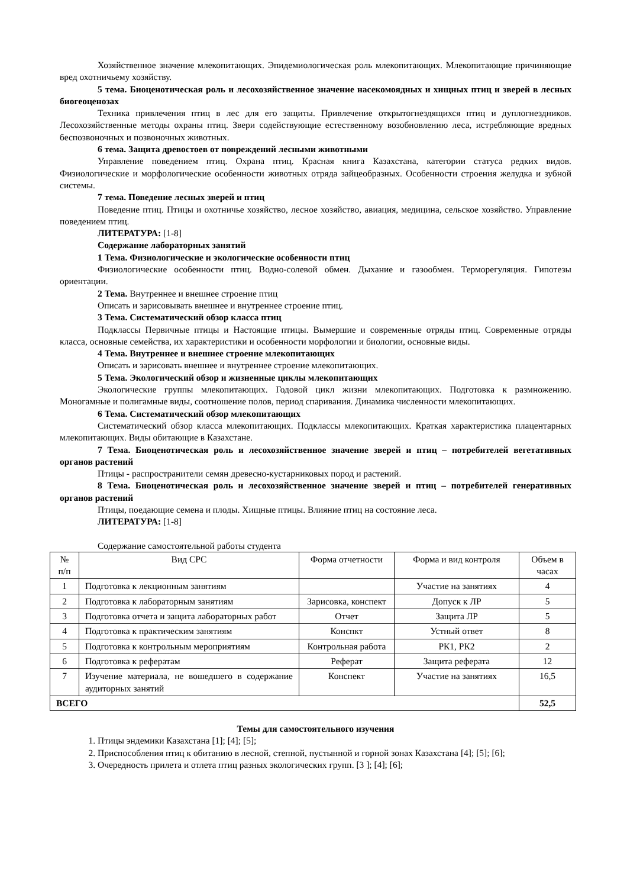Хозяйственное значение млекопитающих. Эпидемиологическая роль млекопитающих. Млекопитающие причиняющие вред охотничьему хозяйству.
5 тема. Биоценотическая роль и лесохозяйственное значение насекомоядных и хищных птиц и зверей в лесных биогеоценозах
Техника привлечения птиц в лес для его защиты. Привлечение открытогнездящихся птиц и дуплогнездников. Лесохозяйственные методы охраны птиц. Звери содействующие естественному возобновлению леса, истребляющие вредных беспозвоночных и позвоночных животных.
6 тема. Защита древостоев от повреждений лесными животными
Управление поведением птиц. Охрана птиц. Красная книга Казахстана, категории статуса редких видов. Физиологические и морфологические особенности животных отряда зайцеобразных. Особенности строения желудка и зубной системы.
7 тема. Поведение лесных зверей и птиц
Поведение птиц. Птицы и охотничье хозяйство, лесное хозяйство, авиация, медицина, сельское хозяйство. Управление поведением птиц.
ЛИТЕРАТУРА: [1-8]
Содержание лабораторных занятий
1 Тема. Физиологические и экологические особенности птиц
Физиологические особенности птиц. Водно-солевой обмен. Дыхание и газообмен. Терморегуляция. Гипотезы ориентации.
2 Тема. Внутреннее и внешнее строение птиц
Описать и зарисовывать внешнее и внутреннее строение птиц.
3 Тема. Систематический обзор класса птиц
Подклассы Первичные птицы и Настоящие птицы. Вымершие и современные отряды птиц. Современные отряды класса, основные семейства, их характеристики и особенности морфологии и биологии, основные виды.
4 Тема. Внутреннее и внешнее строение млекопитающих
Описать и зарисовать внешнее и внутреннее строение млекопитающих.
5 Тема. Экологический обзор и жизненные циклы млекопитающих
Экологические группы млекопитающих. Годовой цикл жизни млекопитающих. Подготовка к размножению. Моногамные и полигамные виды, соотношение полов, период спаривания. Динамика численности млекопитающих.
6 Тема. Систематический обзор млекопитающих
Систематический обзор класса млекопитающих. Подклассы млекопитающих. Краткая характеристика плацентарных млекопитающих. Виды обитающие в Казахстане.
7 Тема. Биоценотическая роль и лесохозяйственное значение зверей и птиц – потребителей вегетативных органов растений
Птицы - распространители семян древесно-кустарниковых пород и растений.
8 Тема. Биоценотическая роль и лесохозяйственное значение зверей и птиц – потребителей генеративных органов растений
Птицы, поедающие семена и плоды. Хищные птицы. Влияние птиц на состояние леса.
ЛИТЕРАТУРА: [1-8]
Содержание самостоятельной работы студента
| № п/п | Вид СРС | Форма отчетности | Форма и вид контроля | Объем в часах |
| --- | --- | --- | --- | --- |
| 1 | Подготовка к лекционным занятиям | | Участие на занятиях | 4 |
| 2 | Подготовка к лабораторным занятиям | Зарисовка, конспект | Допуск к ЛР | 5 |
| 3 | Подготовка отчета и защита лабораторных работ | Отчет | Защита ЛР | 5 |
| 4 | Подготовка к практическим занятиям | Конспкт | Устный ответ | 8 |
| 5 | Подготовка к контрольным мероприятиям | Контрольная работа | РК1, РК2 | 2 |
| 6 | Подготовка к рефератам | Реферат | Защита реферата | 12 |
| 7 | Изучение материала, не вошедшего в содержание аудиторных занятий | Конспект | Участие на занятиях | 16,5 |
| ВСЕГО | | | | 52,5 |
Темы для самостоятельного изучения
1. Птицы эндемики Казахстана [1]; [4]; [5];
2. Приспособления птиц к обитанию в лесной, степной, пустынной и горной зонах Казахстана [4]; [5]; [6];
3. Очередность прилета и отлета птиц разных экологических групп. [3 ]; [4]; [6];